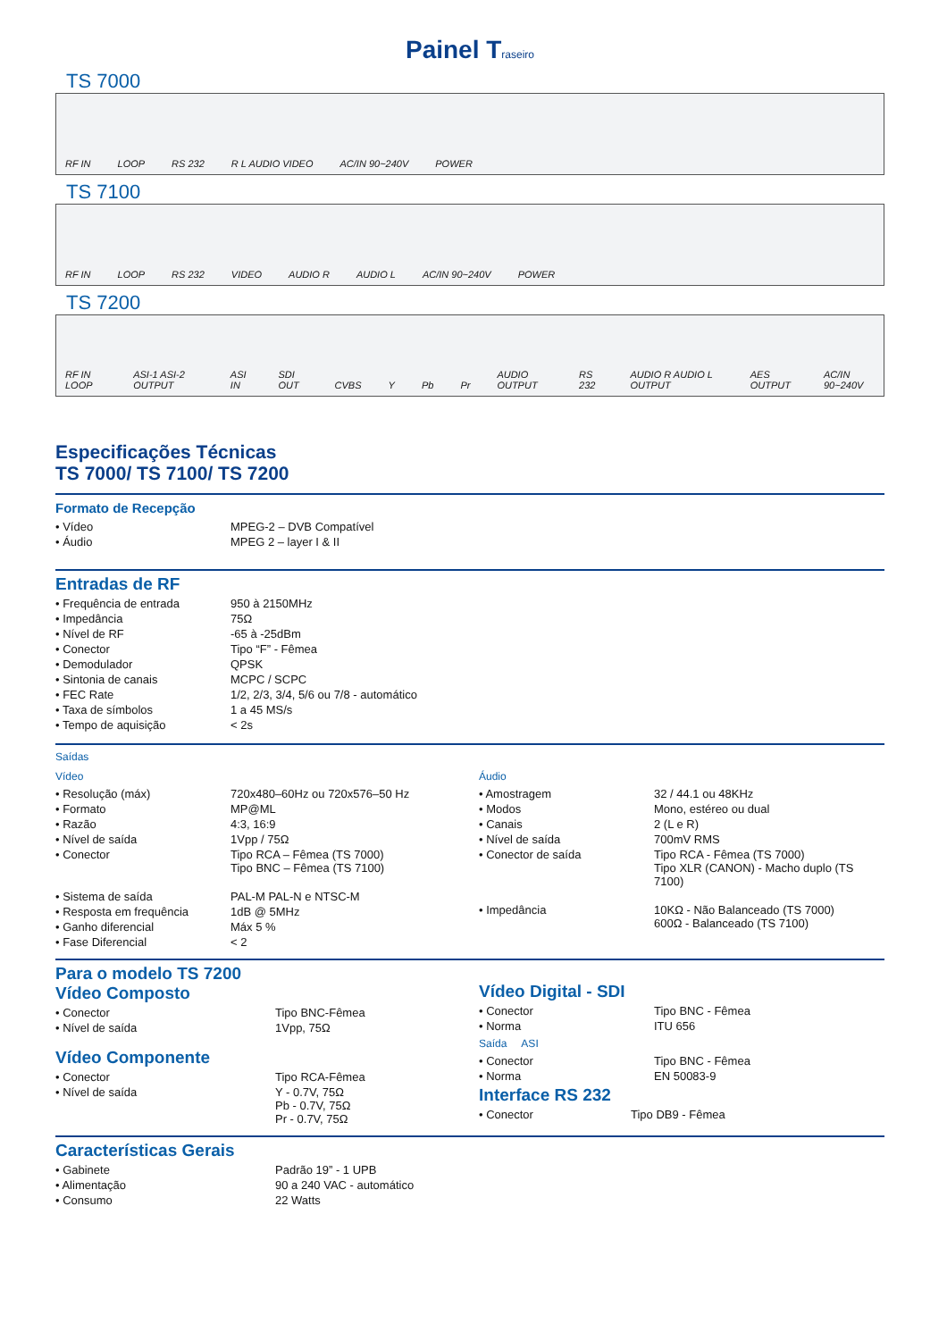Painel Traseiro
TS 7000
RF IN LOOP RS 232 R L AUDIO VIDEO AC/IN 90~240V POWER
TS 7100
RF IN LOOP RS 232 VIDEO AUDIO R AUDIO L AC/IN 90~240V POWER
TS 7200
RF IN LOOP ASI-1 ASI-2 OUTPUT ASI IN SDI OUT CVBS Y Pb Pr AUDIO OUTPUT RS 232 AUDIO R AUDIO L OUTPUT AES OUTPUT AC/IN 90~240V
Especificações Técnicas
TS 7000/ TS 7100/ TS 7200
Formato de Recepção
| • Vídeo | MPEG-2 – DVB Compatível |
| • Áudio | MPEG 2 – layer I & II |
Entradas de RF
| • Frequência de entrada | 950 à 2150MHz |
| • Impedância | 75Ω |
| • Nível de RF | -65 à -25dBm |
| • Conector | Tipo “F” - Fêmea |
| • Demodulador | QPSK |
| • Sintonia de canais | MCPC / SCPC |
| • FEC Rate | 1/2, 2/3, 3/4, 5/6 ou 7/8 - automático |
| • Taxa de símbolos | 1 a 45 MS/s |
| • Tempo de aquisição | < 2s |
Saídas
Vídeo
| • Resolução (máx) | 720x480–60Hz ou 720x576–50 Hz |
| • Formato | MP@ML |
| • Razão | 4:3, 16:9 |
| • Nível de saída | 1Vpp / 75Ω |
| • Conector | Tipo RCA – Fêmea (TS 7000) Tipo BNC – Fêmea (TS 7100) |
| • Sistema de saída | PAL-M PAL-N e NTSC-M |
| • Resposta em frequência | 1dB @ 5MHz |
| • Ganho diferencial | Máx 5 % |
| • Fase Diferencial | < 2 |
Áudio
| • Amostragem | 32 / 44.1 ou 48KHz |
| • Modos | Mono, estéreo ou dual |
| • Canais | 2 (L e R) |
| • Nível de saída | 700mV RMS |
| • Conector de saída | Tipo RCA - Fêmea (TS 7000) Tipo XLR (CANON) - Macho duplo (TS 7100) |
| • Impedância | 10KΩ - Não Balanceado (TS 7000) 600Ω - Balanceado (TS 7100) |
Para o modelo TS 7200
Vídeo Composto
| • Conector | Tipo BNC-Fêmea |
| • Nível de saída | 1Vpp, 75Ω |
Vídeo Componente
| • Conector | Tipo RCA-Fêmea |
| • Nível de saída | Y - 0.7V, 75Ω Pb - 0.7V, 75Ω Pr - 0.7V, 75Ω |
Vídeo Digital - SDI
| • Conector | Tipo BNC - Fêmea |
| • Norma | ITU 656 |
Saída ASI
| • Conector | Tipo BNC - Fêmea |
| • Norma | EN 50083-9 |
Interface RS 232
| • Conector | Tipo DB9 - Fêmea |
Características Gerais
| • Gabinete | Padrão 19” - 1 UPB |
| • Alimentação | 90 a 240 VAC - automático |
| • Consumo | 22 Watts |